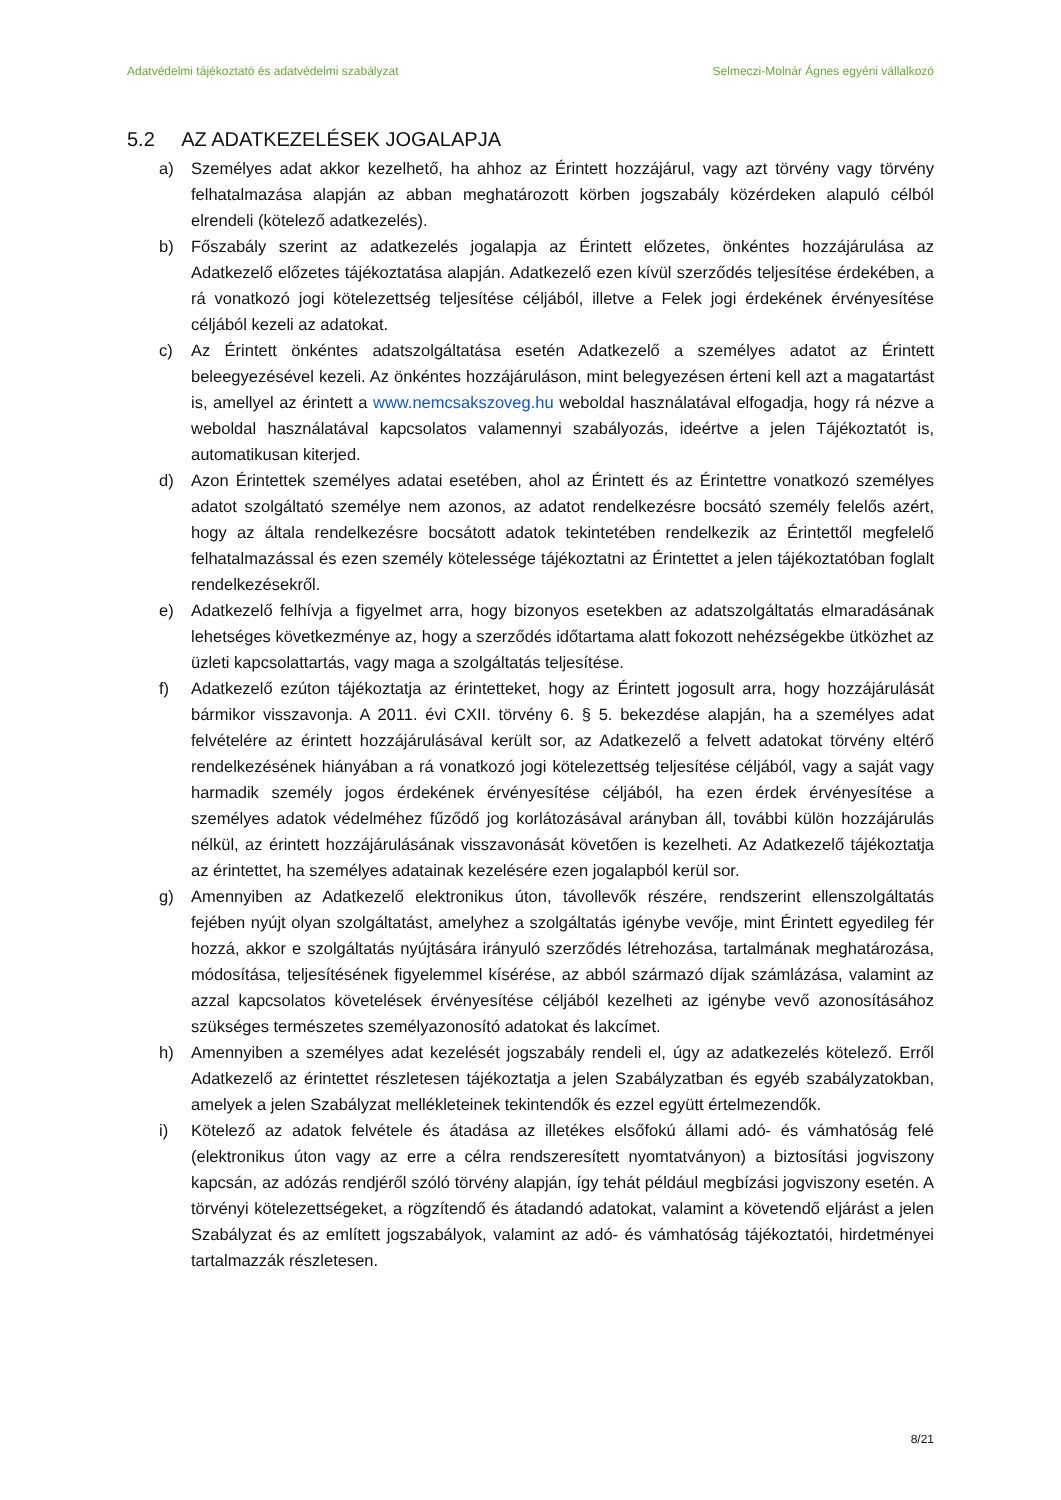Adatvédelmi tájékoztató és adatvédelmi szabályzat Selmeczi-Molnár Ágnes egyéni vállalkozó
5.2 AZ ADATKEZELÉSEK JOGALAPJA
a) Személyes adat akkor kezelhető, ha ahhoz az Érintett hozzájárul, vagy azt törvény vagy törvény felhatalmazása alapján az abban meghatározott körben jogszabály közérdeken alapuló célból elrendeli (kötelező adatkezelés).
b) Főszabály szerint az adatkezelés jogalapja az Érintett előzetes, önkéntes hozzájárulása az Adatkezelő előzetes tájékoztatása alapján. Adatkezelő ezen kívül szerződés teljesítése érdekében, a rá vonatkozó jogi kötelezettség teljesítése céljából, illetve a Felek jogi érdekének érvényesítése céljából kezeli az adatokat.
c) Az Érintett önkéntes adatszolgáltatása esetén Adatkezelő a személyes adatot az Érintett beleegyezésével kezeli. Az önkéntes hozzájáruláson, mint belegyezésen érteni kell azt a magatartást is, amellyel az érintett a www.nemcsakszoveg.hu weboldal használatával elfogadja, hogy rá nézve a weboldal használatával kapcsolatos valamennyi szabályozás, ideértve a jelen Tájékoztatót is, automatikusan kiterjed.
d) Azon Érintettek személyes adatai esetében, ahol az Érintett és az Érintettre vonatkozó személyes adatot szolgáltató személye nem azonos, az adatot rendelkezésre bocsátó személy felelős azért, hogy az általa rendelkezésre bocsátott adatok tekintetében rendelkezik az Érintettől megfelelő felhatalmazással és ezen személy kötelessége tájékoztatni az Érintettet a jelen tájékoztatóban foglalt rendelkezésekről.
e) Adatkezelő felhívja a figyelmet arra, hogy bizonyos esetekben az adatszolgáltatás elmaradásának lehetséges következménye az, hogy a szerződés időtartama alatt fokozott nehézségekbe ütközhet az üzleti kapcsolattartás, vagy maga a szolgáltatás teljesítése.
f) Adatkezelő ezúton tájékoztatja az érintetteket, hogy az Érintett jogosult arra, hogy hozzájárulását bármikor visszavonja. A 2011. évi CXII. törvény 6. § 5. bekezdése alapján, ha a személyes adat felvételére az érintett hozzájárulásával került sor, az Adatkezelő a felvett adatokat törvény eltérő rendelkezésének hiányában a rá vonatkozó jogi kötelezettség teljesítése céljából, vagy a saját vagy harmadik személy jogos érdekének érvényesítése céljából, ha ezen érdek érvényesítése a személyes adatok védelméhez fűződő jog korlátozásával arányban áll, további külön hozzájárulás nélkül, az érintett hozzájárulásának visszavonását követően is kezelheti. Az Adatkezelő tájékoztatja az érintettet, ha személyes adatainak kezelésére ezen jogalapból kerül sor.
g) Amennyiben az Adatkezelő elektronikus úton, távollevők részére, rendszerint ellenszolgáltatás fejében nyújt olyan szolgáltatást, amelyhez a szolgáltatás igénybe vevője, mint Érintett egyedileg fér hozzá, akkor e szolgáltatás nyújtására irányuló szerződés létrehozása, tartalmának meghatározása, módosítása, teljesítésének figyelemmel kísérése, az abból származó díjak számlázása, valamint az azzal kapcsolatos követelések érvényesítése céljából kezelheti az igénybe vevő azonosításához szükséges természetes személyazonosító adatokat és lakcímet.
h) Amennyiben a személyes adat kezelését jogszabály rendeli el, úgy az adatkezelés kötelező. Erről Adatkezelő az érintettet részletesen tájékoztatja a jelen Szabályzatban és egyéb szabályzatokban, amelyek a jelen Szabályzat mellékleteinek tekintendők és ezzel együtt értelmezendők.
i) Kötelező az adatok felvétele és átadása az illetékes elsőfokú állami adó- és vámhatóság felé (elektronikus úton vagy az erre a célra rendszeresített nyomtatványon) a biztosítási jogviszony kapcsán, az adózás rendjéről szóló törvény alapján, így tehát például megbízási jogviszony esetén. A törvényi kötelezettségeket, a rögzítendő és átadandó adatokat, valamint a követendő eljárást a jelen Szabályzat és az említett jogszabályok, valamint az adó- és vámhatóság tájékoztatói, hirdetményei tartalmazzák részletesen.
8/21